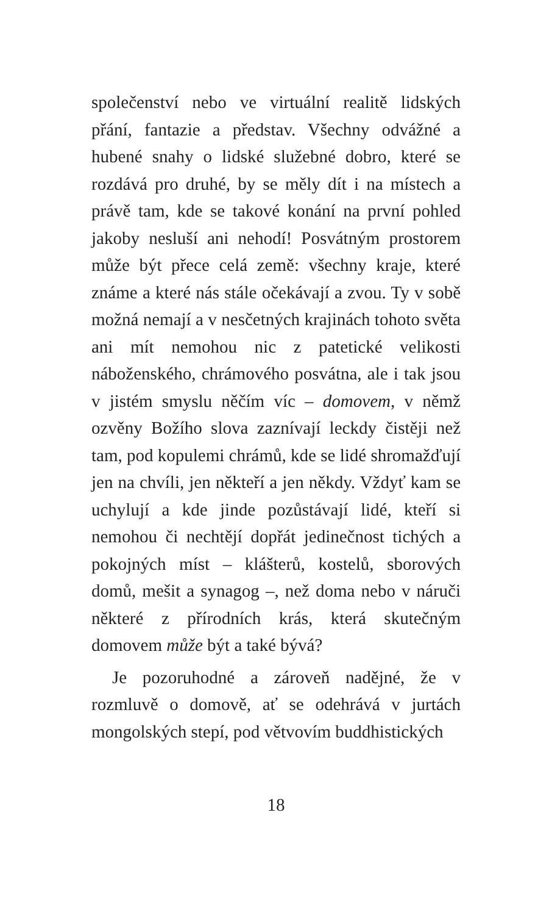společenství nebo ve virtuální realitě lidských přání, fantazie a představ. Všechny odvážné a hubené snahy o lidské služebné dobro, které se rozdává pro druhé, by se měly dít i na místech a právě tam, kde se takové konání na první pohled jakoby nesluší ani nehodí! Posvátným prostorem může být přece celá země: všechny kraje, které známe a které nás stále očekávají a zvou. Ty v sobě možná nemají a v nesčetných krajinách tohoto světa ani mít nemohou nic z patetické velikosti náboženského, chrámového posvátna, ale i tak jsou v jistém smyslu něčím víc – domovem, v němž ozvěny Božího slova zaznívají leckdy čistěji než tam, pod kopulemi chrámů, kde se lidé shromažďují jen na chvíli, jen někteří a jen někdy. Vždyť kam se uchylují a kde jinde pozůstávají lidé, kteří si nemohou či nechtějí dopřát jedinečnost tichých a pokojných míst – klášterů, kostelů, sborových domů, mešit a synagog –, než doma nebo v náruči některé z přírodních krás, která skutečným domovem může být a také bývá?
Je pozoruhodné a zároveň nadějné, že v rozmluvě o domově, ať se odehrává v jurtách mongolských stepí, pod větvovím buddhistických
18